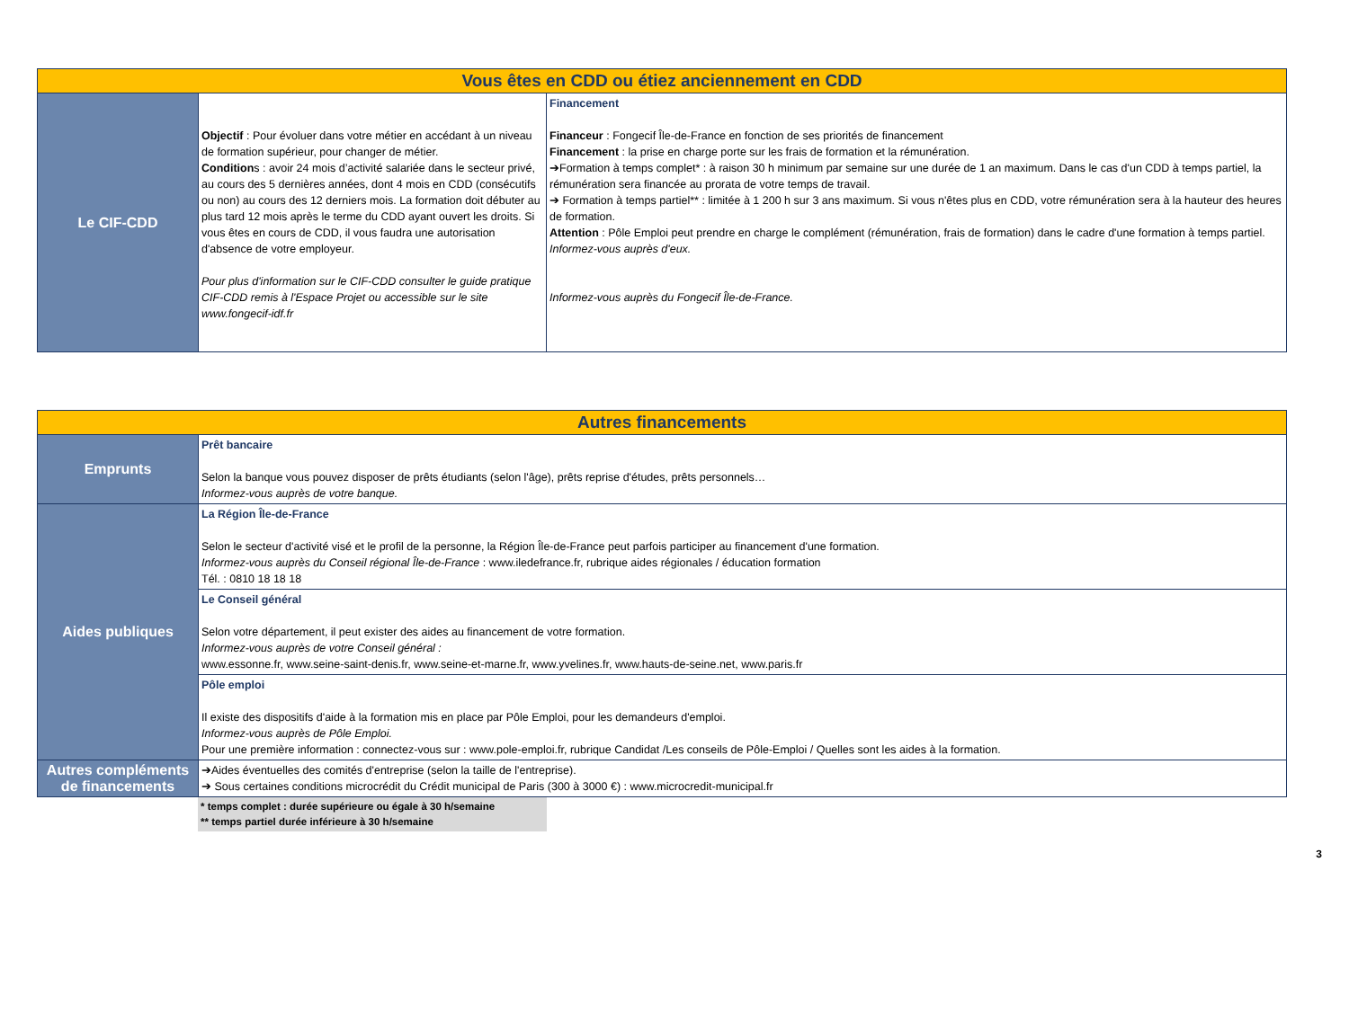| Vous êtes en CDD ou étiez anciennement en CDD | | |
| --- | --- | --- |
| Le CIF-CDD | Objectif : Pour évoluer dans votre métier en accédant à un niveau de formation supérieur, pour changer de métier. Condition s : avoir 24 mois d’activité salariée dans le secteur privé, au cours des 5 dernières années, dont 4 mois en CDD (consécutifs ou non) au cours des 12 derniers mois. La formation doit débuter au plus tard 12 mois après le terme du CDD ayant ouvert les droits. Si vous êtes en cours de CDD, il vous faudra une autorisation d'absence de votre employeur. Pour plus d'information sur le CIF-CDD consulter le guide pratique CIF-CDD remis à l'Espace Projet ou accessible sur le site www.fongecif-idf.fr | Financement Financeur : Fongecif Île-de-France en fonction de ses priorités de financement Financement : la prise en charge porte sur les frais de formation et la rémunération. ➔Formation à temps complet* : à raison 30 h minimum par semaine sur une durée de 1 an maximum. Dans le cas d'un CDD à temps partiel, la rémunération sera financée au prorata de votre temps de travail. ➔ Formation à temps partiel** : limitée à 1 200 h sur 3 ans maximum. Si vous n'êtes plus en CDD, votre rémunération sera à la hauteur des heures de formation. Attention : Pôle Emploi peut prendre en charge le complément (rémunération, frais de formation) dans le cadre d'une formation à temps partiel. Informez-vous auprès d'eux. Informez-vous auprès du Fongecif Île-de-France. |
| Autres financements | |
| --- | --- |
| Emprunts | Prêt bancaire Selon la banque vous pouvez disposer de prêts étudiants (selon l'âge), prêts reprise d'études, prêts personnels… Informez-vous auprès de votre banque. |
| Aides publiques | La Région Île-de-France Selon le secteur d'activité visé et le profil de la personne, la Région Île-de-France peut parfois participer au financement d'une formation. Informez-vous auprès du Conseil régional Île-de-France : www.iledefrance.fr, rubrique aides régionales / éducation formation Tél. : 0810 18 18 18 |
| | Le Conseil général Selon votre département, il peut exister des aides au financement de votre formation. Informez-vous auprès de votre Conseil général : www.essonne.fr, www.seine-saint-denis.fr, www.seine-et-marne.fr, www.yvelines.fr, www.hauts-de-seine.net, www.paris.fr |
| | Pôle emploi Il existe des dispositifs d'aide à la formation mis en place par Pôle Emploi, pour les demandeurs d'emploi. Informez-vous auprès de Pôle Emploi. Pour une première information : connectez-vous sur : www.pole-emploi.fr, rubrique Candidat /Les conseils de Pôle-Emploi / Quelles sont les aides à la formation. |
| Autres compléments de financements | ➔Aides éventuelles des comités d'entreprise (selon la taille de l'entreprise). ➔ Sous certaines conditions microcrédit du Crédit municipal de Paris (300 à 3000 €) : www.microcredit-municipal.fr |
* temps complet : durée supérieure ou égale à 30 h/semaine
** temps partiel durée inférieure à 30 h/semaine
3